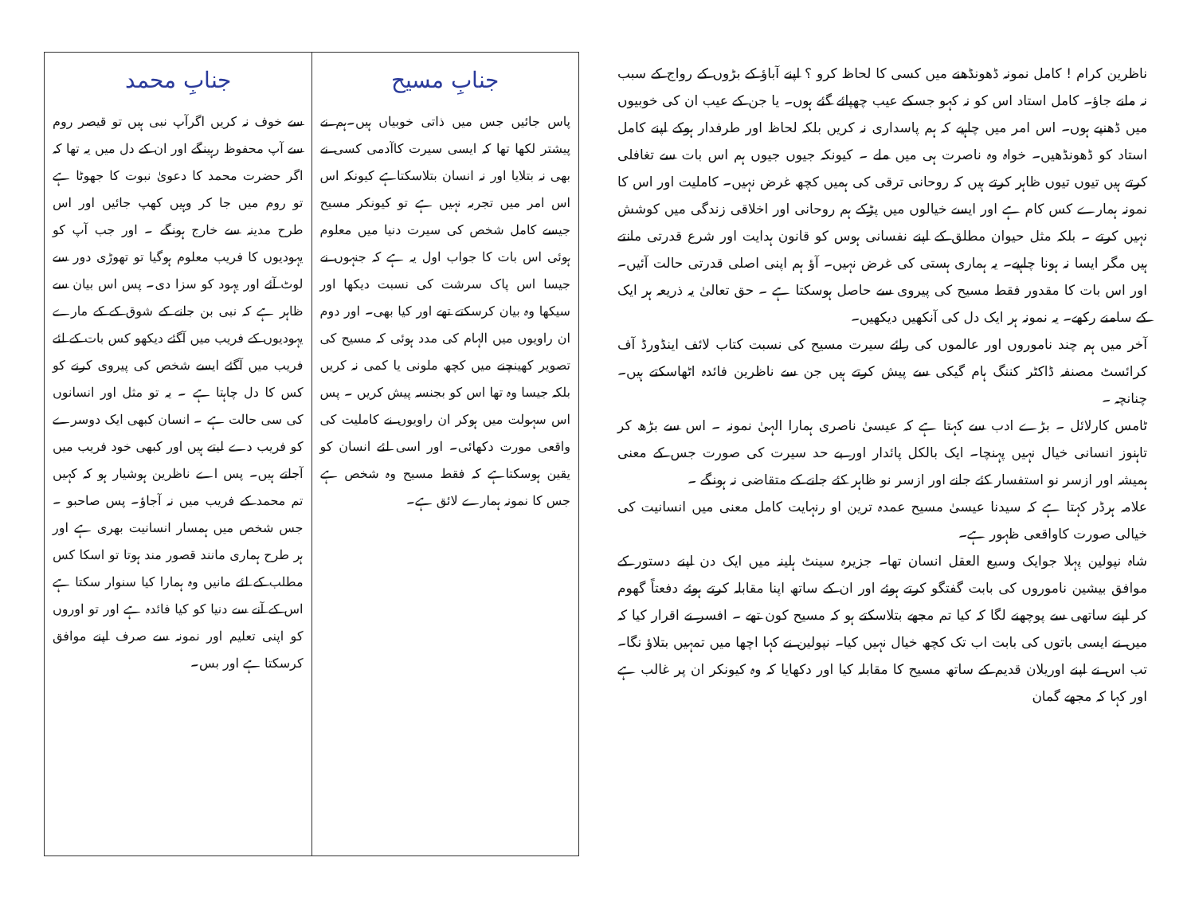| جنابِ مسیح | جنابِ محمد |
| --- | --- |
| پاس جائیں جس میں ذاتی خوبیاں ہیں۔ہم نے پیشتر لکھا تھا کہ ایسی سیرت کاآدمی کسی نے بھی نہ بتلایا اور نہ انسان بتلاسکتاہے کیونکہ اس اس امر میں تجربہ نہیں ہے تو کیونکر مسیح جیسے کامل شخص کی سیرت دنیا میں معلوم ہوئی اس بات کا جواب اول یہ ہے کہ جنہوں نے جیسا اس پاک سرشت کی نسبت دیکھا اور سیکھا وہ بیان کرسکتے تھے اور کیا بھی۔ اور دوم ان راویوں میں الہام کی مدد ہوئی کہ مسیح کی تصویر کھینچنے میں کچھ ملونی یا کمی نہ کریں بلکہ جیسا وہ تھا اس کو بجنسہ پیش کریں ۔ پس اس سہولت میں ہوکر ان راویوں نے کاملیت کی واقعی مورت دکھائی۔ اور اسی لئے انسان کو یقین ہوسکتاہے کہ فقط مسیح وہ شخص ہے جس کا نمونہ ہمارے لائق ہے۔ | سے خوف نہ کریں اگرآپ نبی ہیں تو قیصر روم سے آپ محفوظ رہینگے اور ان کے دل میں یہ تھا کہ اگر حضرت محمد کا دعویٰ نبوت کا جھوٹا ہے تو روم میں جا کر وہیں کھپ جائیں اور اس طرح مدینہ سے خارج ہونگے ۔ اور جب آپ کو یہودیوں کا فریب معلوم ہوگیا تو تھوڑی دور سے لوٹ آئے اور یہود کو سزا دی۔ پس اس بیان سے ظاہر ہے کہ نبی بن جانے کے شوق کے کے مارے یہودیوں کے فریب میں آگئے دیکھو کس بات کے لئے فریب میں آگئے ایسے شخص کی پیروی کرنے کو کس کا دل چاہتا ہے ۔ یہ تو مثل اور انسانوں کی سی حالت ہے ۔ انسان کبھی ایک دوسرے کو فریب دے لیتے ہیں اور کبھی خود فریب میں آجاتے ہیں۔ پس اے ناظرین ہوشیار ہو کہ کہیں تم محمد کے فریب میں نہ آجاؤ۔ پس صاحبو ۔ جس شخص میں ہمسار انسانیت بھری ہے اور ہر طرح ہماری مانند قصور مند ہوتا تو اسکا کس مطلب کے لئے مانیں وہ ہمارا کیا سنوار سکتا ہے اس کے آنے سے دنیا کو کیا فائدہ ہے اور تو اوروں کو اپنی تعلیم اور نمونہ سے صرف اپنے موافق کرسکتا ہے اور بس۔ |
ناظرین کرام ! کامل نمونہ ڈھونڈھنے میں کسی کا لحاظ کرو ؟ اپنے آباؤ کے بڑوں کے رواج کے سبب نہ مانے جاؤ۔ کامل استاد اس کو نہ کہو جسکے عیب چھپائے گئے ہوں۔ یا جن کے عیب ان کی خوبیوں میں ڈھنپے ہوں۔ اس امر میں چاہیے کہ ہم پاسداری نہ کریں بلکہ لحاظ اور طرفدار ہوکے اپنے کامل استاد کو ڈھونڈھیں۔ خواہ وہ ناصرت ہی میں ملے ۔ کیونکہ جیوں جیوں ہم اس بات سے تغافلی کرتے ہیں تیوں تیوں ظاہر کرتے ہیں کہ روحانی ترقی کی ہمیں کچھ غرض نہیں۔ کاملیت اور اس کا نمونہ ہمارے کس کام ہے اور ایسے خیالوں میں پڑکے ہم روحانی اور اخلاقی زندگی میں کوشش نہیں کرتے ۔ بلکہ مثل حیوان مطلق کے اپنے نفسانی ہوس کو قانون ہدایت اور شرع قدرتی مانتے ہیں مگر ایسا نہ ہونا چاہیے۔ یہ ہماری ہستی کی غرض نہیں۔ آؤ ہم اپنی اصلی قدرتی حالت آئیں۔ اور اس بات کا مقدور فقط مسیح کی پیروی سے حاصل ہوسکتا ہے ۔ حق تعالیٰ یہ ذریعہ ہر ایک کے سامنے رکھے۔ یہ نمونہ ہر ایک دل کی آنکھیں دیکھیں۔
آخر میں ہم چند ناموروں اور عالموں کی رائے سیرت مسیح کی نسبت کتاب لائف اینڈورڈ آف کرائسٹ مصنفہ ڈاکٹر کننگ ہام گیکی سے پیش کرتے ہیں جن سے ناظرین فائدہ اٹھاسکتے ہیں۔ چنانچہ ۔
ٹامس کارلائل ۔ بڑے ادب سے کہتا ہے کہ عیسیٰ ناصری ہمارا الہیٰ نمونہ ۔ اس سے بڑھ کر تاہنوز انسانی خیال نہیں پہنچا۔ ایک بالکل پائدار اور بے حد سیرت کی صورت جس کے معنی ہمیشہ اور ازسر نو استفسار کئے جانے اور ازسر نو ظاہر کئے جانے کے متقاضی نہ ہونگے ۔
علامہ ہرڈر کہتا ہے کہ سیدنا عیسیٰ مسیح عمدہ ترین او رنہایت کامل معنی میں انسانیت کی خیالی صورت کاواقعی ظہور ہے۔
شاہ نپولین پہلا جوایک وسیع العقل انسان تھا۔ جزیرہ سینٹ ہلینہ میں ایک دن اپنے دستور کے موافق بیشین ناموروں کی بابت گفتگو کرتے ہوئے اور ان کے ساتھ اپنا مقابلہ کرتے ہوئے دفعتاً گھوم کر اپنے ساتھی سے پوچھنے لگا کہ کیا تم مجھے بتلاسکتے ہو کہ مسیح کون تھے ۔ افسر نے اقرار کیا کہ میں نے ایسی باتوں کی بابت اب تک کچھ خیال نہیں کیا۔ نپولین نے کہا اچھا میں تمہیں بتلاؤ نگا۔ تب اس نے اپنے اوریلان قدیم کے ساتھ مسیح کا مقابلہ کیا اور دکھایا کہ وہ کیونکر ان پر غالب ہے اور کہا کہ مجھے گمان